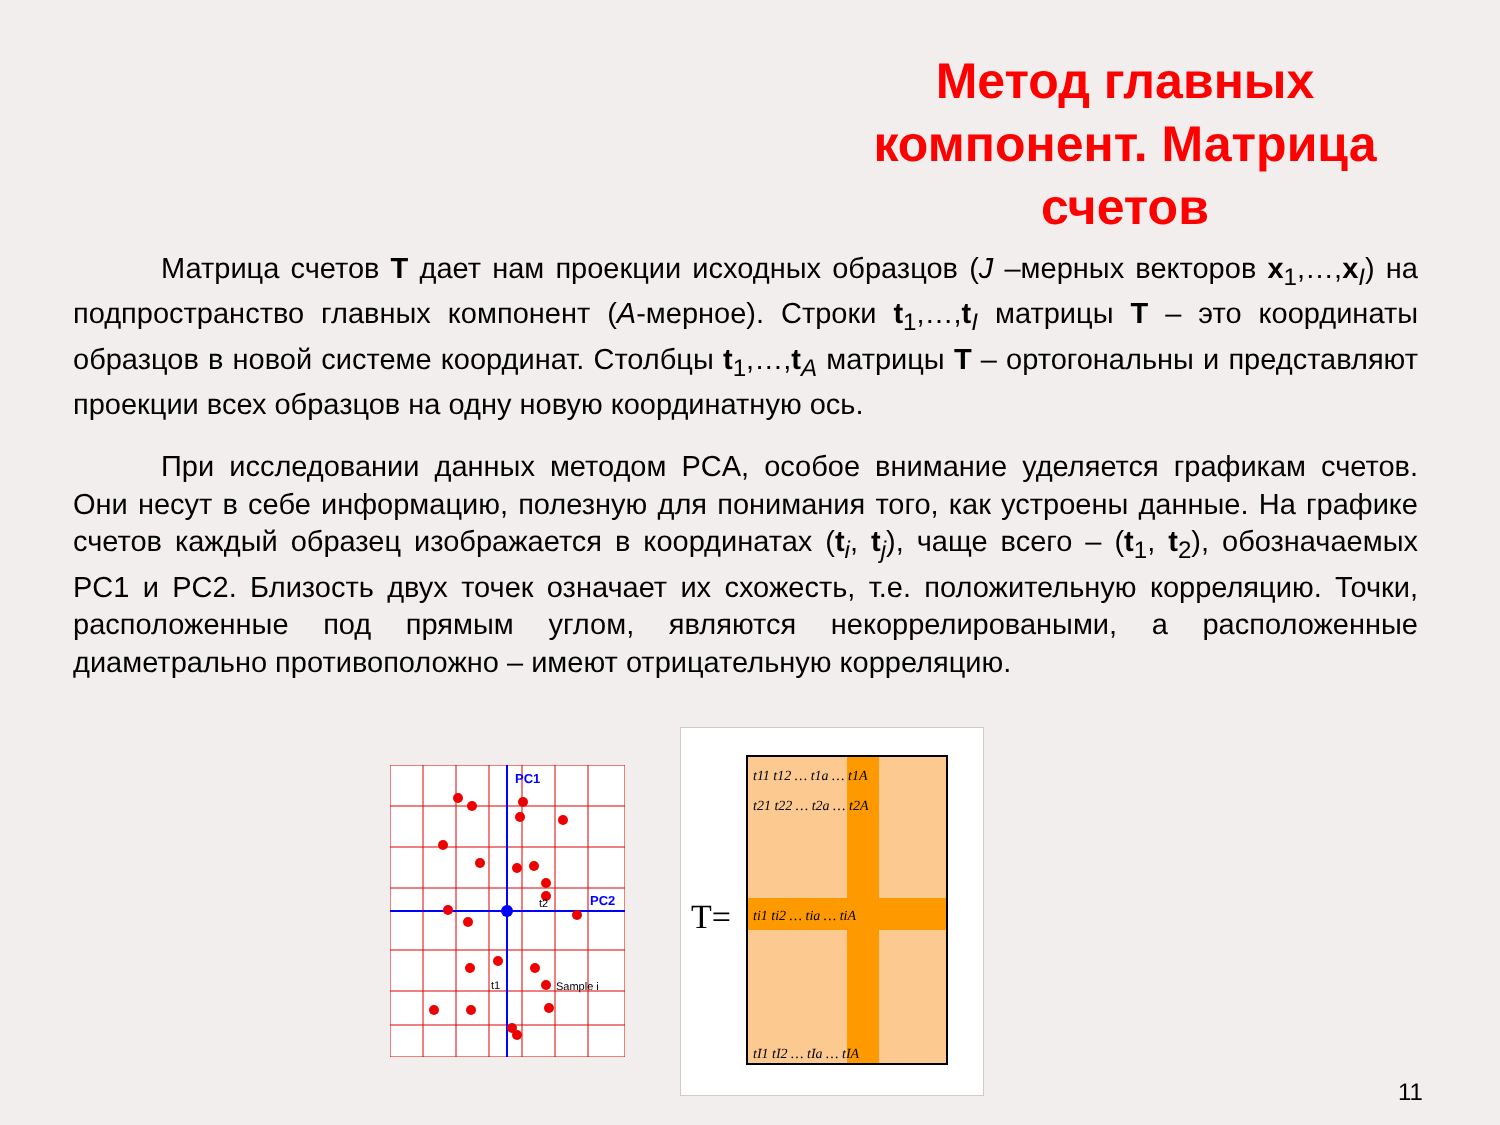Метод главных компонент. Матрица счетов
Матрица счетов T дает нам проекции исходных образцов (J –мерных векторов x<sub>1</sub>,…,x<sub>I</sub>) на подпространство главных компонент (A-мерное). Строки t<sub>1</sub>,…,t<sub>I</sub> матрицы T – это координаты образцов в новой системе координат. Столбцы t<sub>1</sub>,…,t<sub>A</sub> матрицы T – ортогональны и представляют проекции всех образцов на одну новую координатную ось.
При исследовании данных методом PCA, особое внимание уделяется графикам счетов. Они несут в себе информацию, полезную для понимания того, как устроены данные. На графике счетов каждый образец изображается в координатах (t<sub>i</sub>, t<sub>j</sub>), чаще всего – (t<sub>1</sub>, t<sub>2</sub>), обозначаемых PC1 и PC2. Близость двух точек означает их схожесть, т.е. положительную корреляцию. Точки, расположенные под прямым углом, являются некоррелироваными, а расположенные диаметрально противоположно – имеют отрицательную корреляцию.
PC1
PC2
t2
t1
Sample i
T=
t11 t12 … t1a … t1A
t21 t22 … t2a … t2A
ti1 ti2 … tia … tiA
tI1 tI2 … tIa … tIA
11